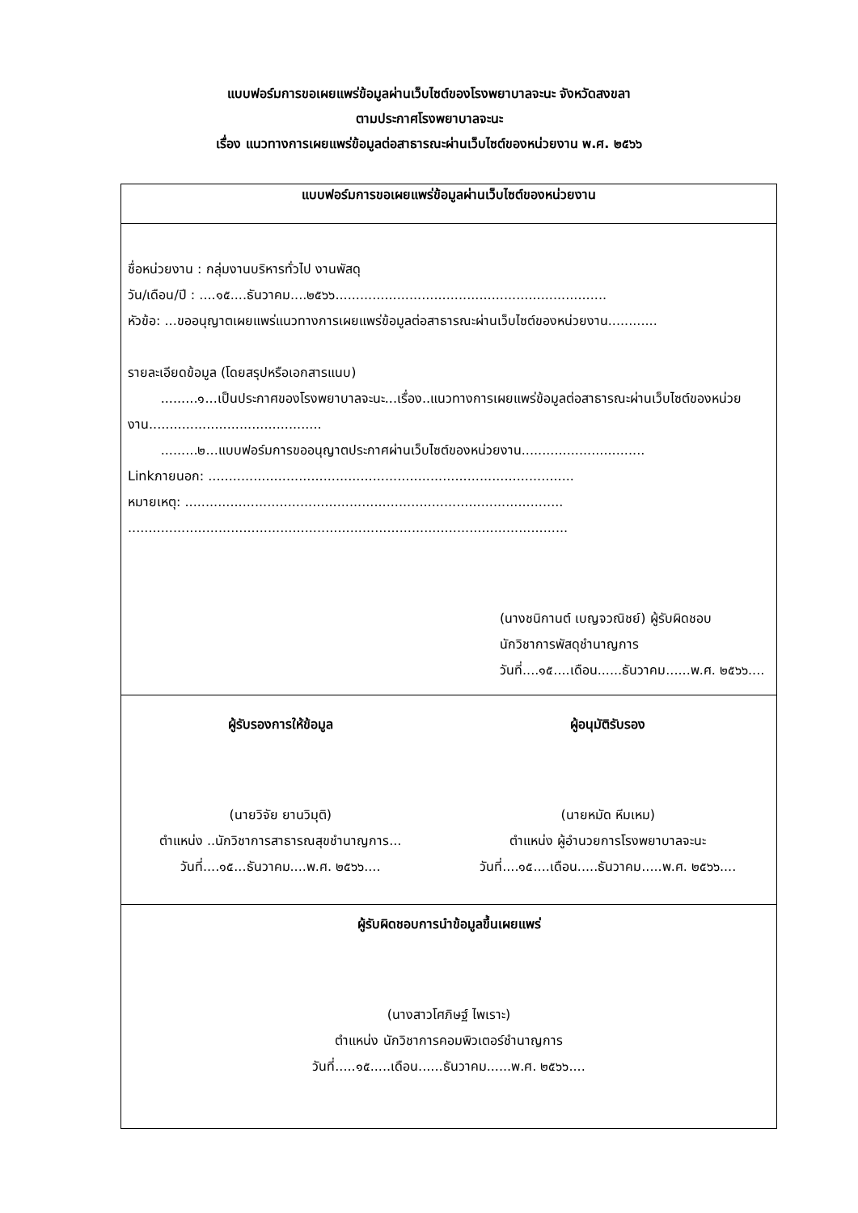แบบฟอร์มการขอเผยแพร่ข้อมูลผ่านเว็บไซต์ของโรงพยาบาลจะนะ จังหวัดสงขลา
ตามประกาศโรงพยาบาลจะนะ
เรื่อง แนวทางการเผยแพร่ข้อมูลต่อสาธารณะผ่านเว็บไซต์ของหน่วยงาน พ.ศ. ๒๕๖๖
| แบบฟอร์มการขอเผยแพร่ข้อมูลผ่านเว็บไซต์ของหน่วยงาน | |
| --- | --- |
| ชื่อหน่วยงาน : กลุ่มงานบริหารทั่วไป งานพัสดุ วัน/เดือน/ปี : ....๑๕....ธันวาคม....๒๕๖๖.................................................................. หัวข้อ: ...ขออนุญาตเผยแพร่แนวทางการเผยแพร่ข้อมูลต่อสาธารณะผ่านเว็บไซต์ของหน่วยงาน............ รายละเอียดข้อมูล (โดยสรุปหรือเอกสารแนบ) .........๑...เป็นประกาศของโรงพยาบาลจะนะ...เรื่อง..แนวทางการเผยแพร่ข้อมูลต่อสาธารณะผ่านเว็บไซต์ของหน่วยงาน.......................................... .........๒...แบบฟอร์มการขออนุญาตประกาศผ่านเว็บไซต์ของหน่วยงาน.............................. Linkภายนอก: ......................................................................................... หมายเหตุ: ............................................................................................ ........................................................................................................... (นางชนิกานต์ เบญจวณิชย์) ผู้รับผิดชอบ นักวิชาการพัสดุชำนาญการ วันที่....๑๕....เดือน......ธันวาคม......พ.ศ. ๒๕๖๖.... | |
| ผู้รับรองการให้ข้อมูล (นายวิจัย ยานวิมุติ) ตำแหน่ง ..นักวิชาการสาธารณสุขชำนาญการ... วันที่....๑๕...ธันวาคม....พ.ศ. ๒๕๖๖.... | ผู้อนุมัติรับรอง (นายหมัด หีมเหม) ตำแหน่ง ผู้อำนวยการโรงพยาบาลจะนะ วันที่....๑๕....เดือน.....ธันวาคม.....พ.ศ. ๒๕๖๖.... |
| ผู้รับผิดชอบการนำข้อมูลขึ้นเผยแพร่ (นางสาวโศภิษฐ์ ไพเราะ) ตำแหน่ง นักวิชาการคอมพิวเตอร์ชำนาญการ วันที่.....๑๕.....เดือน......ธันวาคม......พ.ศ. ๒๕๖๖.... | |